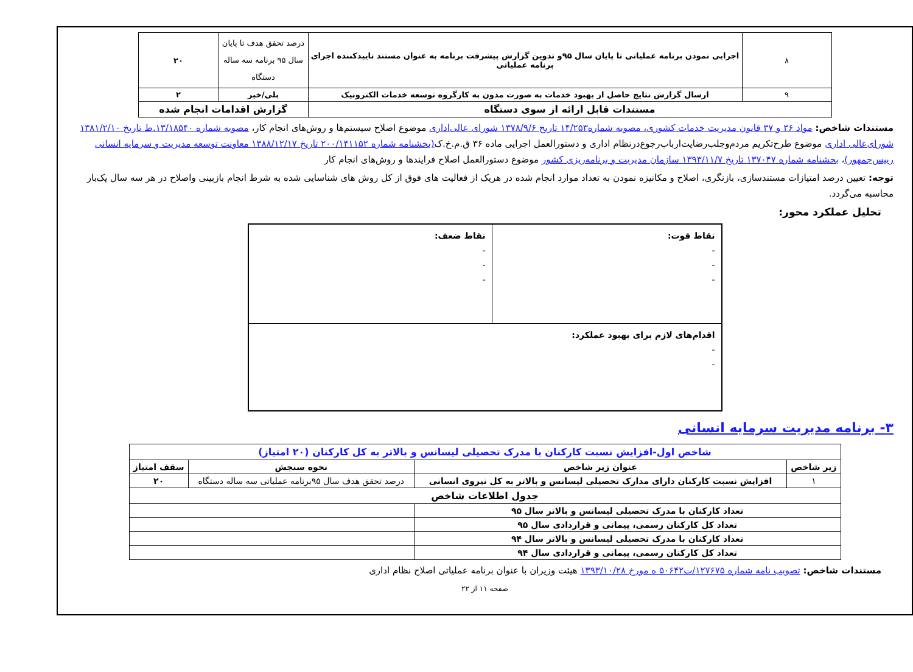| ۸ | اجرایی نمودن برنامه عملیاتی تا پایان سال ۹۵و تدوین گزارش پیشرفت برنامه به عنوان مستند تاییدکننده اجرای برنامه عملیاتی | درصد تحقق هدف تا پایان سال ۹۵ برنامه سه ساله دستگاه | ۲۰ |
| ۹ | ارسال گزارش نتایج حاصل از بهبود خدمات به صورت مدون به کارگروه توسعه خدمات الکترونیک | بلی/خیر | ۲ |
| مستندات قابل ارائه از سوی دستگاه | | گزارش اقدامات انجام شده | |
مستندات شاخص: مواد ۳۶ و ۳۷ قانون مدیریت خدمات کشوری، مصوبه شماره۱۴/۲۵۳ تاریخ ۱۳۷۸/۹/۶ شورای عالی‌اداری موضوع اصلاح سیستم‌ها و روش‌های انجام کار، مصوبه شماره ۱۳/۱۸۵۴۰.ط تاریخ ۱۳۸۱/۲/۱۰ شورای‌عالی اداری موضوع طرح‌تکریم مردم‌وجلب‌رضایت‌ارباب‌رجوع‌درنظام اداری و دستورالعمل اجرایی ماده ۳۶ ق.م.خ.ک(بخشنامه شماره ۲۰۰/۱۴۱۱۵۲ تاریخ ۱۳۸۸/۱۲/۱۷ معاونت توسعه مدیریت و سرمایه انسانی رییس‌جمهور)، بخشنامه شماره ۱۳۷۰۴۷ تاریخ ۱۳۹۳/۱۱/۷ سازمان مدیریت و برنامه‌ریزی کشور موضوع دستورالعمل اصلاح فرایندها و روش‌های انجام کار
توجه: تعیین درصد امتیازات مستندسازی، بازنگری، اصلاح و مکانیزه نمودن به تعداد موارد انجام شده در هریک از فعالیت های فوق از کل روش های شناسایی شده به شرط انجام بازبینی واصلاح در هر سه سال یک‌بار محاسبه می‌گردد.
تحلیل عملکرد محور:
| نقاط قوت: - - - | نقاط ضعف: - - - |
| اقدام‌های لازم برای بهبود عملکرد: - - | |
۳- برنامه مدیریت سرمایه انسانی
| شاخص اول-افزایش نسبت کارکنان با مدرک تحصیلی لیسانس و بالاتر به کل کارکنان (۲۰ امتیاز) | | | |
| زیر شاخص | عنوان زیر شاخص | نحوه سنجش | سقف امتیاز |
| ۱ | افزایش نسبت کارکنان دارای مدارک تحصیلی لیسانس و بالاتر به کل نیروی انسانی | درصد تحقق هدف سال ۹۵برنامه عملیاتی سه ساله دستگاه | ۲۰ |
| جدول اطلاعات شاخص | | | |
| تعداد کارکنان با مدرک تحصیلی لیسانس و بالاتر سال ۹۵ | | | |
| تعداد کل کارکنان رسمی، پیمانی و قراردادی سال ۹۵ | | | |
| تعداد کارکنان با مدرک تحصیلی لیسانس و بالاتر سال ۹۴ | | | |
| تعداد کل کارکنان رسمی، پیمانی و قراردادی سال ۹۴ | | | |
مستندات شاخص: تصویب نامه شماره ۱۲۷۶۷۵/ت۵۰۶۴۲ ه مورخ ۱۳۹۳/۱۰/۲۸ هیئت وزیران با عنوان برنامه عملیاتی اصلاح نظام اداری
صفحه ۱۱ از ۲۲